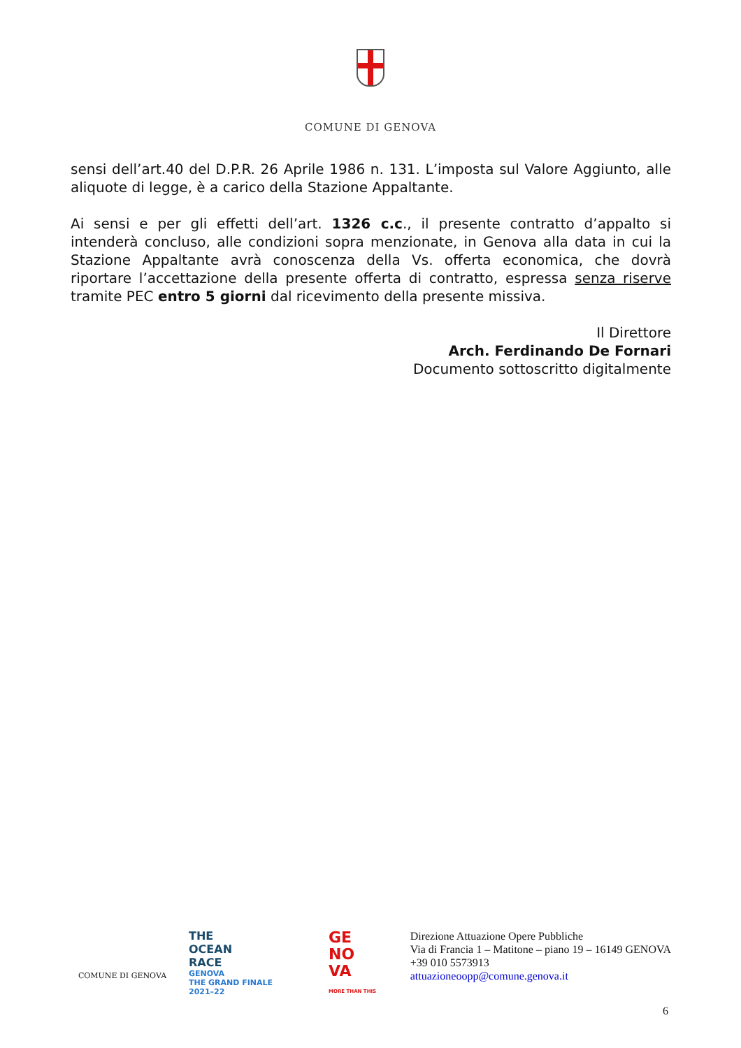COMUNE DI GENOVA
sensi dell’art.40 del D.P.R. 26 Aprile 1986 n. 131. L’imposta sul Valore Aggiunto, alle aliquote di legge, è a carico della Stazione Appaltante.
Ai sensi e per gli effetti dell’art. 1326 c.c., il presente contratto d’appalto si intenderà concluso, alle condizioni sopra menzionate, in Genova alla data in cui la Stazione Appaltante avrà conoscenza della Vs. offerta economica, che dovrà riportare l’accettazione della presente offerta di contratto, espressa senza riserve tramite PEC entro 5 giorni dal ricevimento della presente missiva.
Il Direttore
Arch. Ferdinando De Fornari
Documento sottoscritto digitalmente
COMUNE DI GENOVA
THE
OCEAN
RACE
GENOVA
THE GRAND FINALE
2021–22
GE
NO
VA
MORE THAN THIS
Direzione Attuazione Opere Pubbliche
Via di Francia 1 – Matitone – piano 19 – 16149 GENOVA
+39 010 5573913
attuazioneoopp@comune.genova.it
6